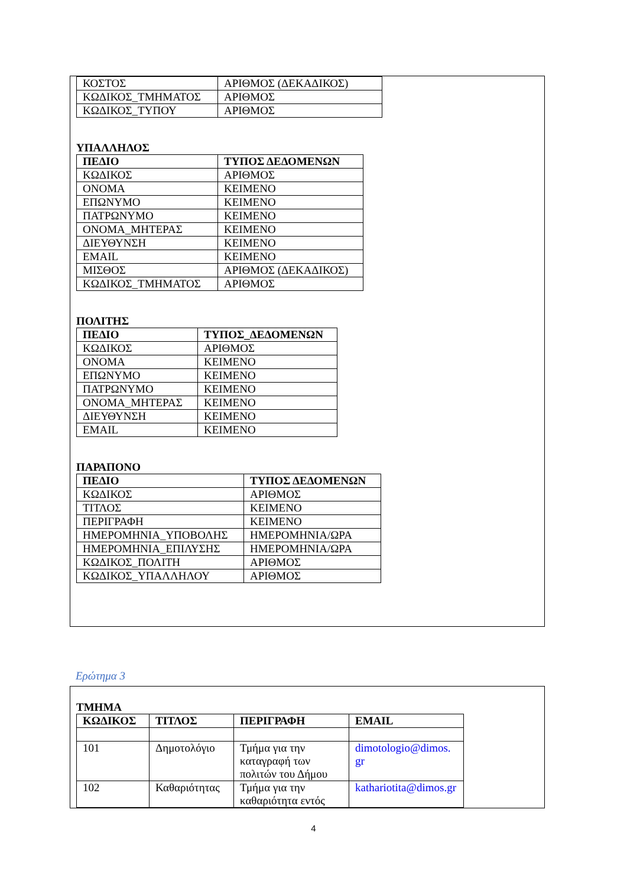| ΚΟΣΤΟΣ | ΑΡΙΘΜΟΣ (ΔΕΚΑΔΙΚΟΣ) |
| ΚΩΔΙΚΟΣ_ΤΜΗΜΑΤΟΣ | ΑΡΙΘΜΟΣ |
| ΚΩΔΙΚΟΣ_ΤΥΠΟΥ | ΑΡΙΘΜΟΣ |
ΥΠΑΛΛΗΛΟΣ
| ΠΕΔΙΟ | ΤΥΠΟΣ ΔΕΔΟΜΕΝΩΝ |
| --- | --- |
| ΚΩΔΙΚΟΣ | ΑΡΙΘΜΟΣ |
| ΟΝΟΜΑ | ΚΕΙΜΕΝΟ |
| ΕΠΩΝΥΜΟ | ΚΕΙΜΕΝΟ |
| ΠΑΤΡΩΝΥΜΟ | ΚΕΙΜΕΝΟ |
| ΟΝΟΜΑ_ΜΗΤΕΡΑΣ | ΚΕΙΜΕΝΟ |
| ΔΙΕΥΘΥΝΣΗ | ΚΕΙΜΕΝΟ |
| EMAIL | ΚΕΙΜΕΝΟ |
| ΜΙΣΘΟΣ | ΑΡΙΘΜΟΣ (ΔΕΚΑΔΙΚΟΣ) |
| ΚΩΔΙΚΟΣ_ΤΜΗΜΑΤΟΣ | ΑΡΙΘΜΟΣ |
ΠΟΛΙΤΗΣ
| ΠΕΔΙΟ | ΤΥΠΟΣ_ΔΕΔΟΜΕΝΩΝ |
| --- | --- |
| ΚΩΔΙΚΟΣ | ΑΡΙΘΜΟΣ |
| ΟΝΟΜΑ | ΚΕΙΜΕΝΟ |
| ΕΠΩΝΥΜΟ | ΚΕΙΜΕΝΟ |
| ΠΑΤΡΩΝΥΜΟ | ΚΕΙΜΕΝΟ |
| ΟΝΟΜΑ_ΜΗΤΕΡΑΣ | ΚΕΙΜΕΝΟ |
| ΔΙΕΥΘΥΝΣΗ | ΚΕΙΜΕΝΟ |
| EMAIL | ΚΕΙΜΕΝΟ |
ΠΑΡΑΠΟΝΟ
| ΠΕΔΙΟ | ΤΥΠΟΣ ΔΕΔΟΜΕΝΩΝ |
| --- | --- |
| ΚΩΔΙΚΟΣ | ΑΡΙΘΜΟΣ |
| ΤΙΤΛΟΣ | ΚΕΙΜΕΝΟ |
| ΠΕΡΙΓΡΑΦΗ | ΚΕΙΜΕΝΟ |
| ΗΜΕΡΟΜΗΝΙΑ_ΥΠΟΒΟΛΗΣ | ΗΜΕΡΟΜΗΝΙΑ/ΩΡΑ |
| ΗΜΕΡΟΜΗΝΙΑ_ΕΠΙΛΥΣΗΣ | ΗΜΕΡΟΜΗΝΙΑ/ΩΡΑ |
| ΚΩΔΙΚΟΣ_ΠΟΛΙΤΗ | ΑΡΙΘΜΟΣ |
| ΚΩΔΙΚΟΣ_ΥΠΑΛΛΗΛΟΥ | ΑΡΙΘΜΟΣ |
Ερώτημα 3
ΤΜΗΜΑ
| ΚΩΔΙΚΟΣ | ΤΙΤΛΟΣ | ΠΕΡΙΓΡΑΦΗ | EMAIL |
| --- | --- | --- | --- |
| 101 | Δημοτολόγιο | Τμήμα για την καταγραφή των πολιτών του Δήμου | dimotologio@dimos. gr |
| 102 | Καθαριότητας | Τμήμα για την καθαριότητα εντός | kathariotita@dimos.gr |
4